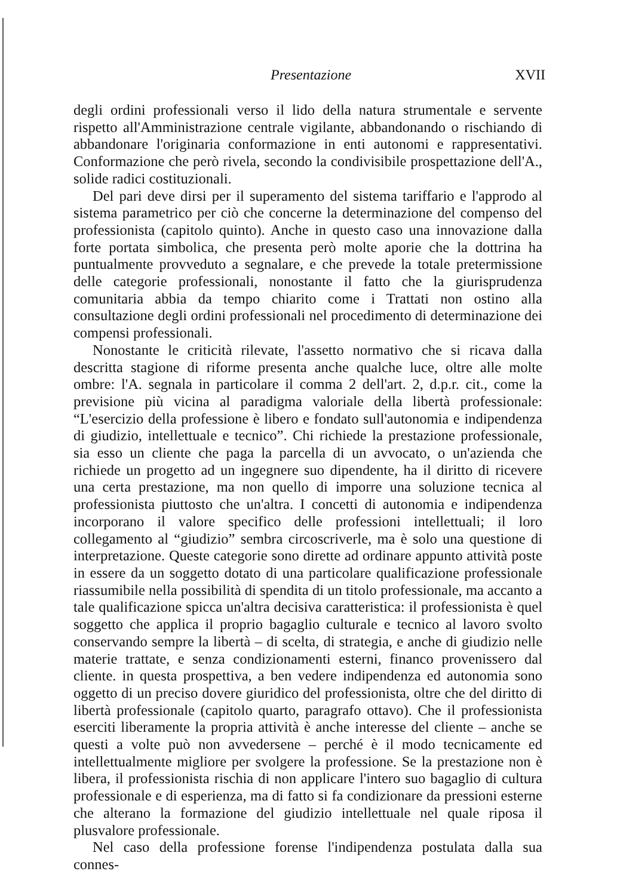Presentazione XVII
degli ordini professionali verso il lido della natura strumentale e servente rispetto all'Amministrazione centrale vigilante, abbandonando o rischiando di abbandonare l'originaria conformazione in enti autonomi e rappresentativi. Conformazione che però rivela, secondo la condivisibile prospettazione dell'A., solide radici costituzionali.
Del pari deve dirsi per il superamento del sistema tariffario e l'approdo al sistema parametrico per ciò che concerne la determinazione del compenso del professionista (capitolo quinto). Anche in questo caso una innovazione dalla forte portata simbolica, che presenta però molte aporie che la dottrina ha puntualmente provveduto a segnalare, e che prevede la totale pretermissione delle categorie professionali, nonostante il fatto che la giurisprudenza comunitaria abbia da tempo chiarito come i Trattati non ostino alla consultazione degli ordini professionali nel procedimento di determinazione dei compensi professionali.
Nonostante le criticità rilevate, l'assetto normativo che si ricava dalla descritta stagione di riforme presenta anche qualche luce, oltre alle molte ombre: l'A. segnala in particolare il comma 2 dell'art. 2, d.p.r. cit., come la previsione più vicina al paradigma valoriale della libertà professionale: “L'esercizio della professione è libero e fondato sull'autonomia e indipendenza di giudizio, intellettuale e tecnico”. Chi richiede la prestazione professionale, sia esso un cliente che paga la parcella di un avvocato, o un'azienda che richiede un progetto ad un ingegnere suo dipendente, ha il diritto di ricevere una certa prestazione, ma non quello di imporre una soluzione tecnica al professionista piuttosto che un'altra. I concetti di autonomia e indipendenza incorporano il valore specifico delle professioni intellettuali; il loro collegamento al “giudizio” sembra circoscriverle, ma è solo una questione di interpretazione. Queste categorie sono dirette ad ordinare appunto attività poste in essere da un soggetto dotato di una particolare qualificazione professionale riassumibile nella possibilità di spendita di un titolo professionale, ma accanto a tale qualificazione spicca un'altra decisiva caratteristica: il professionista è quel soggetto che applica il proprio bagaglio culturale e tecnico al lavoro svolto conservando sempre la libertà – di scelta, di strategia, e anche di giudizio nelle materie trattate, e senza condizionamenti esterni, financo provenissero dal cliente. in questa prospettiva, a ben vedere indipendenza ed autonomia sono oggetto di un preciso dovere giuridico del professionista, oltre che del diritto di libertà professionale (capitolo quarto, paragrafo ottavo). Che il professionista eserciti liberamente la propria attività è anche interesse del cliente – anche se questi a volte può non avvedersene – perché è il modo tecnicamente ed intellettualmente migliore per svolgere la professione. Se la prestazione non è libera, il professionista rischia di non applicare l'intero suo bagaglio di cultura professionale e di esperienza, ma di fatto si fa condizionare da pressioni esterne che alterano la formazione del giudizio intellettuale nel quale riposa il plusvalore professionale.
Nel caso della professione forense l'indipendenza postulata dalla sua connes-